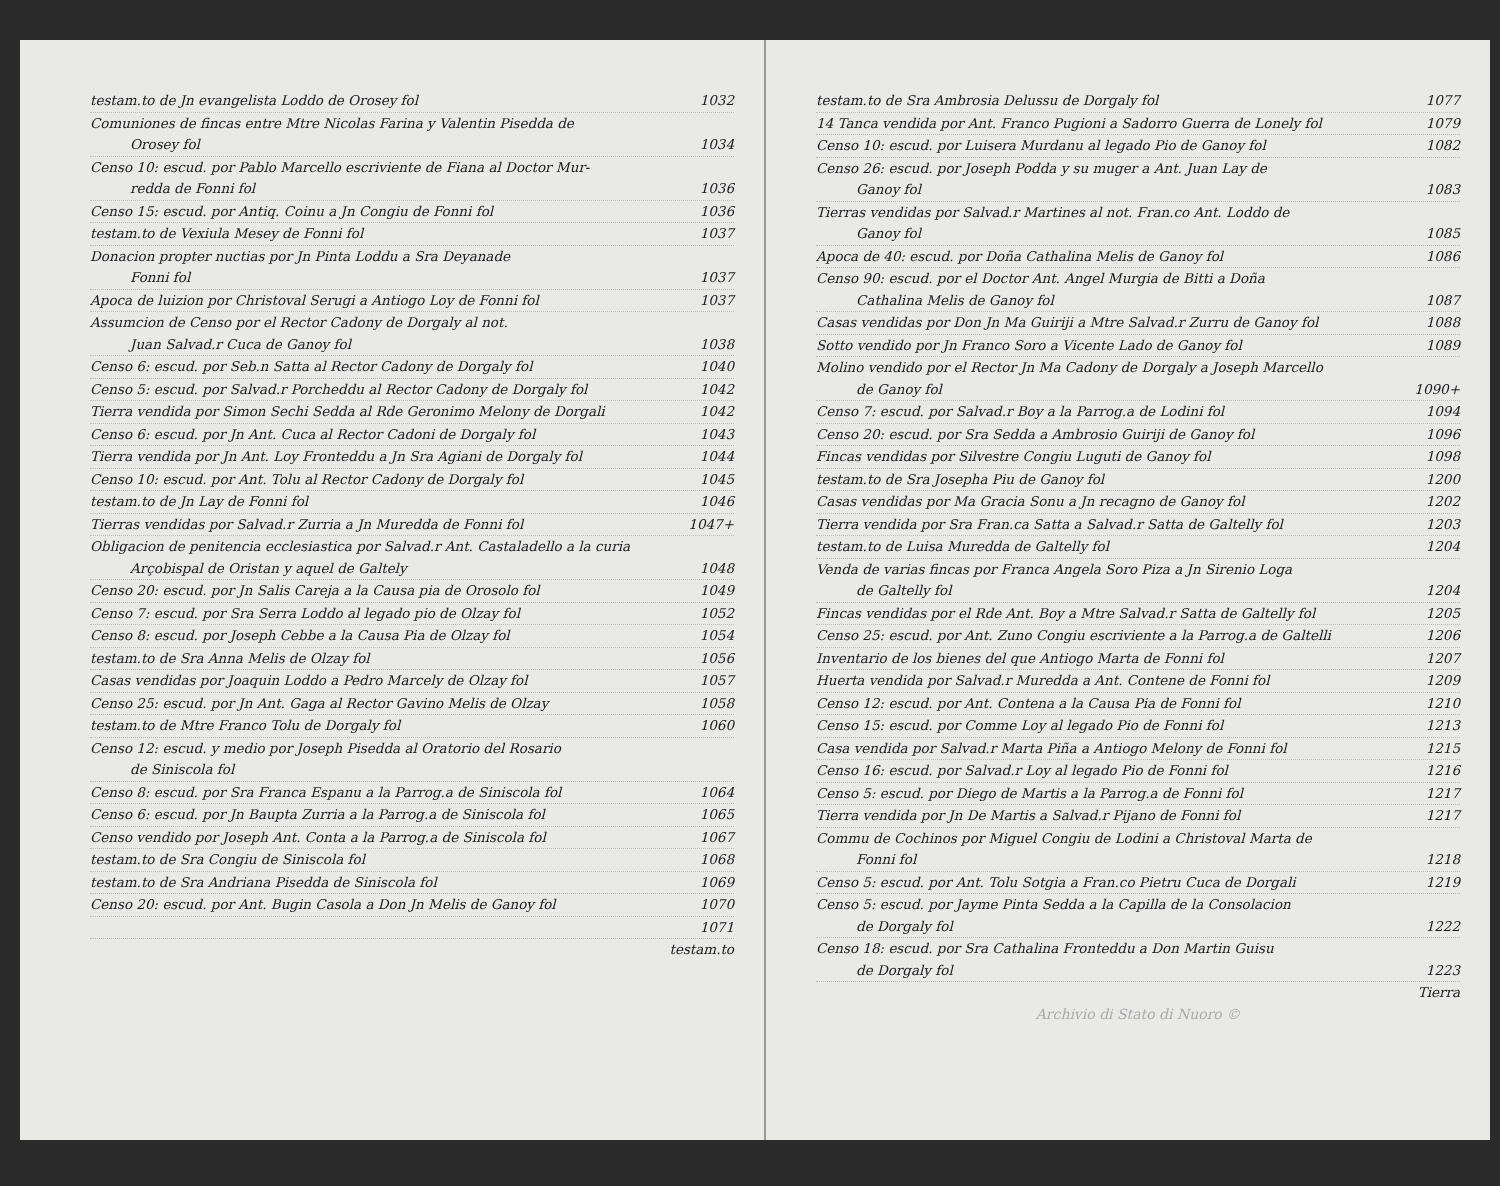testam.to de Jn evangelista Loddo de Orosey fol 1032
Comuniones de fincas entre Mtre Nicolas Farina y Valentin Pisedda de
Orosey fol 1034
Censo 10: escud. por Pablo Marcello escriviente de Fiana al Doctor Mur-
redda de Fonni fol 1036
Censo 15: escud. por Antiq. Coinu a Jn Congiu de Fonni fol 1036
testam.to de Vexiula Mesey de Fonni fol 1037
Donacion propter nuctias por Jn Pinta Loddu a Sra Deyanade
Fonni fol 1037
Apoca de luizion por Christoval Serugi a Antiogo Loy de Fonni fol 1037
Assumcion de Censo por el Rector Cadony de Dorgaly al not.
Juan Salvad.r Cuca de Ganoy fol 1038
Censo 6: escud. por Seb.n Satta al Rector Cadony de Dorgaly fol 1040
Censo 5: escud. por Salvad.r Porcheddu al Rector Cadony de Dorgaly fol 1042
Tierra vendida por Simon Sechi Sedda al Rde Geronimo Melony de Dorgali 1042
Censo 6: escud. por Jn Ant. Cuca al Rector Cadoni de Dorgaly fol 1043
Tierra vendida por Jn Ant. Loy Fronteddu a Jn Sra Agiani de Dorgaly fol 1044
Censo 10: escud. por Ant. Tolu al Rector Cadony de Dorgaly fol 1045
testam.to de Jn Lay de Fonni fol 1046
Tierras vendidas por Salvad.r Zurria a Jn Muredda de Fonni fol 1047+
Obligacion de penitencia ecclesiastica por Salvad.r Ant. Castaladello a la curia
Arçobispal de Oristan y aquel de Galtely 1048
Censo 20: escud. por Jn Salis Careja a la Causa pia de Orosolo fol 1049
Censo 7: escud. por Sra Serra Loddo al legado pio de Olzay fol 1052
Censo 8: escud. por Joseph Cebbe a la Causa Pia de Olzay fol 1054
testam.to de Sra Anna Melis de Olzay fol 1056
Casas vendidas por Joaquin Loddo a Pedro Marcely de Olzay fol 1057
Censo 25: escud. por Jn Ant. Gaga al Rector Gavino Melis de Olzay 1058
testam.to de Mtre Franco Tolu de Dorgaly fol 1060
Censo 12: escud. y medio por Joseph Pisedda al Oratorio del Rosario
de Siniscola fol
Censo 8: escud. por Sra Franca Espanu a la Parrog.a de Siniscola fol 1064
Censo 6: escud. por Jn Baupta Zurria a la Parrog.a de Siniscola fol 1065
Censo vendido por Joseph Ant. Conta a la Parrog.a de Siniscola fol 1067
testam.to de Sra Congiu de Siniscola fol 1068
testam.to de Sra Andriana Pisedda de Siniscola fol 1069
Censo 20: escud. por Ant. Bugin Casola a Don Jn Melis de Ganoy fol 1070
1071
testam.to
testam.to de Sra Ambrosia Delussu de Dorgaly fol 1077
14 Tanca vendida por Ant. Franco Pugioni a Sadorro Guerra de Lonely fol 1079
Censo 10: escud. por Luisera Murdanu al legado Pio de Ganoy fol 1082
Censo 26: escud. por Joseph Podda y su muger a Ant. Juan Lay de
Ganoy fol 1083
Tierras vendidas por Salvad.r Martines al not. Fran.co Ant. Loddo de
Ganoy fol 1085
Apoca de 40: escud. por Doña Cathalina Melis de Ganoy fol 1086
Censo 90: escud. por el Doctor Ant. Angel Murgia de Bitti a Doña
Cathalina Melis de Ganoy fol 1087
Casas vendidas por Don Jn Ma Guiriji a Mtre Salvad.r Zurru de Ganoy fol 1088
Sotto vendido por Jn Franco Soro a Vicente Lado de Ganoy fol 1089
Molino vendido por el Rector Jn Ma Cadony de Dorgaly a Joseph Marcello
de Ganoy fol 1090+
Censo 7: escud. por Salvad.r Boy a la Parrog.a de Lodini fol 1094
Censo 20: escud. por Sra Sedda a Ambrosio Guiriji de Ganoy fol 1096
Fincas vendidas por Silvestre Congiu Luguti de Ganoy fol 1098
testam.to de Sra Josepha Piu de Ganoy fol 1200
Casas vendidas por Ma Gracia Sonu a Jn recagno de Ganoy fol 1202
Tierra vendida por Sra Fran.ca Satta a Salvad.r Satta de Galtelly fol 1203
testam.to de Luisa Muredda de Galtelly fol 1204
Venda de varias fincas por Franca Angela Soro Piza a Jn Sirenio Loga
de Galtelly fol 1204
Fincas vendidas por el Rde Ant. Boy a Mtre Salvad.r Satta de Galtelly fol 1205
Censo 25: escud. por Ant. Zuno Congiu escriviente a la Parrog.a de Galtelli 1206
Inventario de los bienes del que Antiogo Marta de Fonni fol 1207
Huerta vendida por Salvad.r Muredda a Ant. Contene de Fonni fol 1209
Censo 12: escud. por Ant. Contena a la Causa Pia de Fonni fol 1210
Censo 15: escud. por Comme Loy al legado Pio de Fonni fol 1213
Casa vendida por Salvad.r Marta Piña a Antiogo Melony de Fonni fol 1215
Censo 16: escud. por Salvad.r Loy al legado Pio de Fonni fol 1216
Censo 5: escud. por Diego de Martis a la Parrog.a de Fonni fol 1217
Tierra vendida por Jn De Martis a Salvad.r Pijano de Fonni fol 1217
Commu de Cochinos por Miguel Congiu de Lodini a Christoval Marta de
Fonni fol 1218
Censo 5: escud. por Ant. Tolu Sotgia a Fran.co Pietru Cuca de Dorgali 1219
Censo 5: escud. por Jayme Pinta Sedda a la Capilla de la Consolacion
de Dorgaly fol 1222
Censo 18: escud. por Sra Cathalina Fronteddu a Don Martin Guisu
de Dorgaly fol 1223
Tierra
Archivio di Stato di Nuoro ©